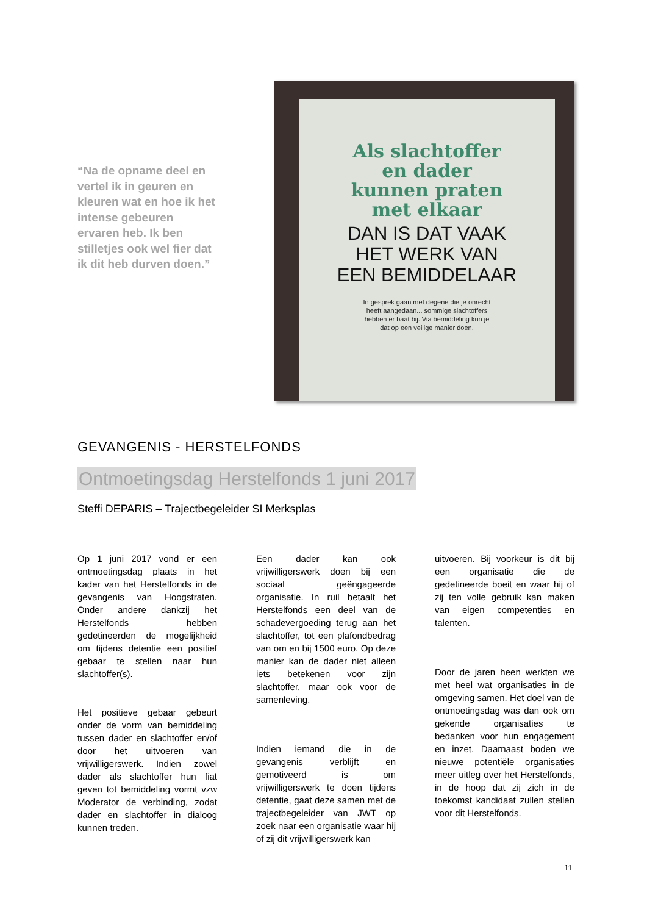“Na de opname deel en vertel ik in geuren en kleuren wat en hoe ik het intense gebeuren ervaren heb. Ik ben stilletjes ook wel fier dat ik dit heb durven doen.”
Als slachtoffer
en dader
kunnen praten
met elkaar
DAN IS DAT VAAK
HET WERK VAN
EEN BEMIDDELAAR
In gesprek gaan met degene die je onrecht
heeft aangedaan... sommige slachtoffers
hebben er baat bij. Via bemiddeling kun je
dat op een veilige manier doen.
GEVANGENIS - HERSTELFONDS
Ontmoetingsdag Herstelfonds 1 juni 2017
Steffi DEPARIS – Trajectbegeleider SI Merksplas
Op 1 juni 2017 vond er een ontmoetingsdag plaats in het kader van het Herstelfonds in de gevangenis van Hoogstraten. Onder andere dankzij het Herstelfonds hebben gedetineerden de mogelijkheid om tijdens detentie een positief gebaar te stellen naar hun slachtoffer(s).
Het positieve gebaar gebeurt onder de vorm van bemiddeling tussen dader en slachtoffer en/of door het uitvoeren van vrijwilligerswerk. Indien zowel dader als slachtoffer hun fiat geven tot bemiddeling vormt vzw Moderator de verbinding, zodat dader en slachtoffer in dialoog kunnen treden.
Een dader kan ook vrijwilligerswerk doen bij een sociaal geëngageerde organisatie. In ruil betaalt het Herstelfonds een deel van de schadevergoeding terug aan het slachtoffer, tot een plafondbedrag van om en bij 1500 euro. Op deze manier kan de dader niet alleen iets betekenen voor zijn slachtoffer, maar ook voor de samenleving.
Indien iemand die in de gevangenis verblijft en gemotiveerd is om vrijwilligerswerk te doen tijdens detentie, gaat deze samen met de trajectbegeleider van JWT op zoek naar een organisatie waar hij of zij dit vrijwilligerswerk kan
uitvoeren. Bij voorkeur is dit bij een organisatie die de gedetineerde boeit en waar hij of zij ten volle gebruik kan maken van eigen competenties en talenten.
Door de jaren heen werkten we met heel wat organisaties in de omgeving samen. Het doel van de ontmoetingsdag was dan ook om gekende organisaties te bedanken voor hun engagement en inzet. Daarnaast boden we nieuwe potentiële organisaties meer uitleg over het Herstelfonds, in de hoop dat zij zich in de toekomst kandidaat zullen stellen voor dit Herstelfonds.
11